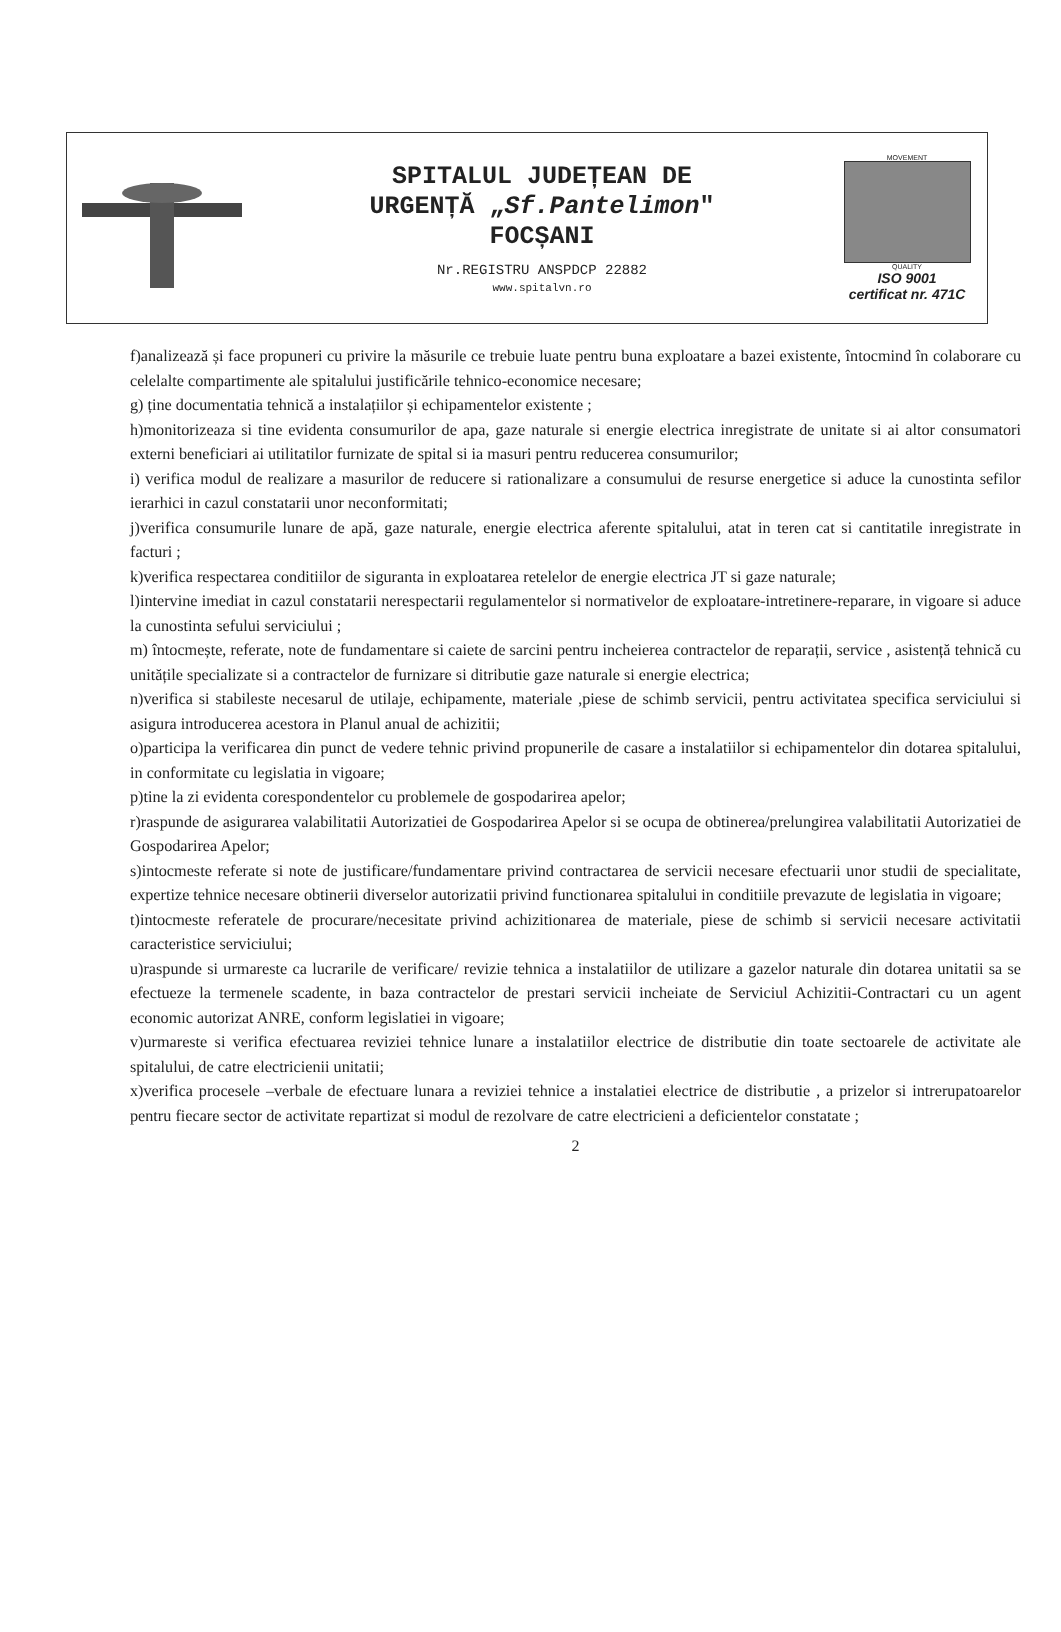SPITALUL JUDEȚEAN DE
URGENȚĂ „Sf.Pantelimon"
FOCȘANI
Nr.REGISTRU ANSPDCP 22882
www.spitalvn.ro
MOVEMENT
QUALITY
ISO 9001
certificat nr. 471C
f)analizează și face propuneri cu privire la măsurile ce trebuie luate pentru buna exploatare a bazei existente, întocmind în colaborare cu celelalte compartimente ale spitalului justificările tehnico-economice necesare;
g) ține documentatia tehnică a instalațiilor și echipamentelor existente ;
h)monitorizeaza si tine evidenta consumurilor de apa, gaze naturale si energie electrica inregistrate de unitate si ai altor consumatori externi beneficiari ai utilitatilor furnizate de spital si ia masuri pentru reducerea consumurilor;
i) verifica modul de realizare a masurilor de reducere si rationalizare a consumului de resurse energetice si aduce la cunostinta sefilor ierarhici in cazul constatarii unor neconformitati;
j)verifica consumurile lunare de apă, gaze naturale, energie electrica aferente spitalului, atat in teren cat si cantitatile inregistrate in facturi ;
k)verifica respectarea conditiilor de siguranta in exploatarea retelelor de energie electrica JT si gaze naturale;
l)intervine imediat in cazul constatarii nerespectarii regulamentelor si normativelor de exploatare-intretinere-reparare, in vigoare si aduce la cunostinta sefului serviciului ;
m) întocmește, referate, note de fundamentare si caiete de sarcini pentru incheierea contractelor de reparații, service , asistență tehnică cu unitățile specializate si a contractelor de furnizare si ditributie gaze naturale si energie electrica;
n)verifica si stabileste necesarul de utilaje, echipamente, materiale ,piese de schimb servicii, pentru activitatea specifica serviciului si asigura introducerea acestora in Planul anual de achizitii;
o)participa la verificarea din punct de vedere tehnic privind propunerile de casare a instalatiilor si echipamentelor din dotarea spitalului, in conformitate cu legislatia in vigoare;
p)tine la zi evidenta corespondentelor cu problemele de gospodarirea apelor;
r)raspunde de asigurarea valabilitatii Autorizatiei de Gospodarirea Apelor si se ocupa de obtinerea/prelungirea valabilitatii Autorizatiei de Gospodarirea Apelor;
s)intocmeste referate si note de justificare/fundamentare privind contractarea de servicii necesare efectuarii unor studii de specialitate, expertize tehnice necesare obtinerii diverselor autorizatii privind functionarea spitalului in conditiile prevazute de legislatia in vigoare;
t)intocmeste referatele de procurare/necesitate privind achizitionarea de materiale, piese de schimb si servicii necesare activitatii caracteristice serviciului;
u)raspunde si urmareste ca lucrarile de verificare/ revizie tehnica a instalatiilor de utilizare a gazelor naturale din dotarea unitatii sa se efectueze la termenele scadente, in baza contractelor de prestari servicii incheiate de Serviciul Achizitii-Contractari cu un agent economic autorizat ANRE, conform legislatiei in vigoare;
v)urmareste si verifica efectuarea reviziei tehnice lunare a instalatiilor electrice de distributie din toate sectoarele de activitate ale spitalului, de catre electricienii unitatii;
x)verifica procesele –verbale de efectuare lunara a reviziei tehnice a instalatiei electrice de distributie , a prizelor si intrerupatoarelor pentru fiecare sector de activitate repartizat si modul de rezolvare de catre electricieni a deficientelor constatate ;
2